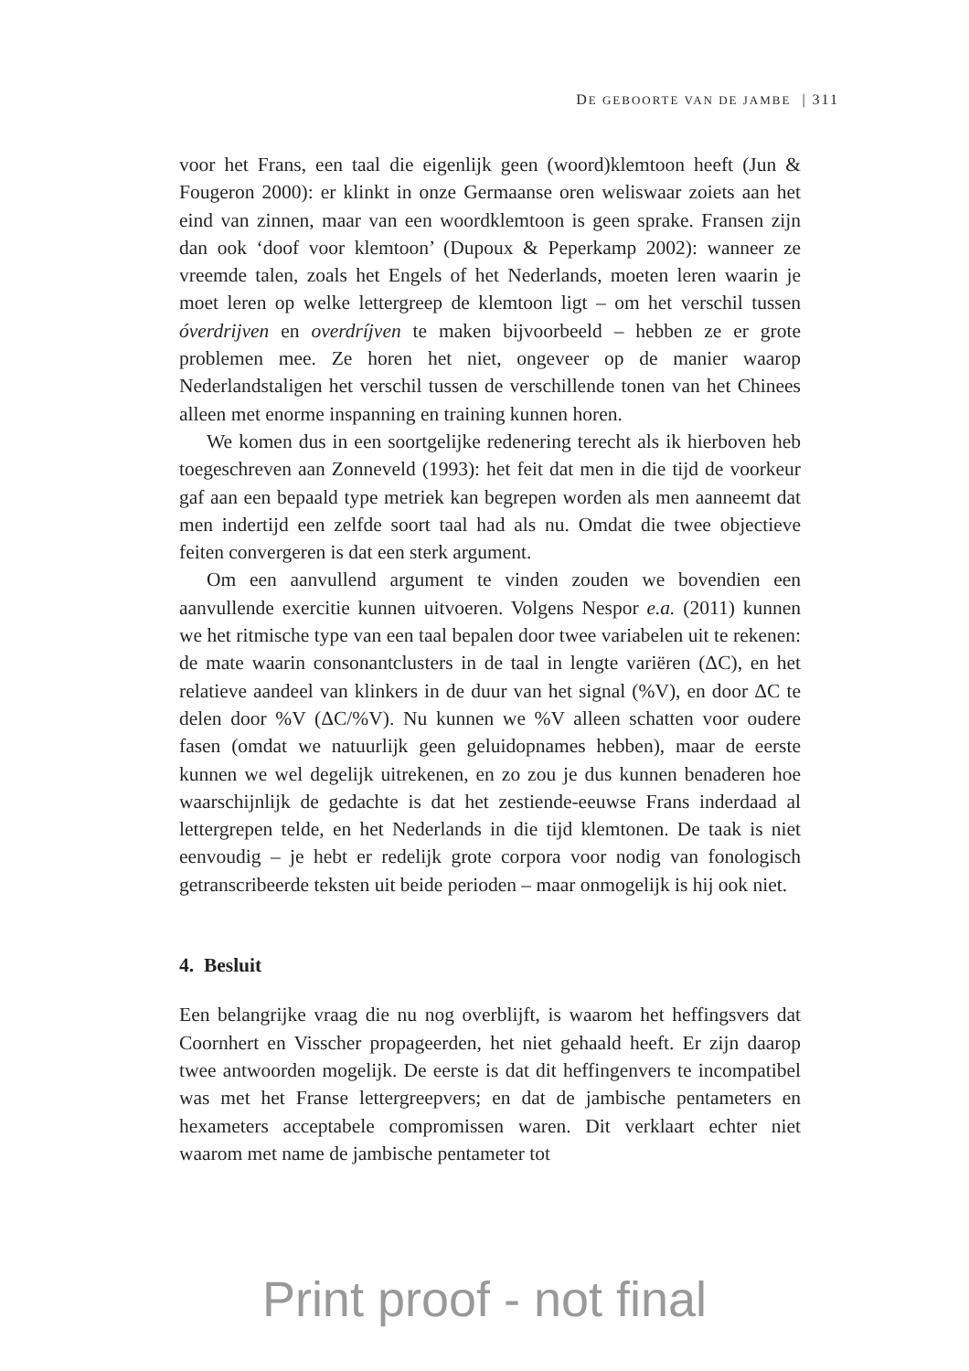DE GEBOORTE VAN DE JAMBE | 311
voor het Frans, een taal die eigenlijk geen (woord)klemtoon heeft (Jun & Fougeron 2000): er klinkt in onze Germaanse oren weliswaar zoiets aan het eind van zinnen, maar van een woordklemtoon is geen sprake. Fransen zijn dan ook ‘doof voor klemtoon’ (Dupoux & Peperkamp 2002): wanneer ze vreemde talen, zoals het Engels of het Nederlands, moeten leren waarin je moet leren op welke lettergreep de klemtoon ligt – om het verschil tussen óverdrijven en overdríjven te maken bijvoorbeeld – hebben ze er grote problemen mee. Ze horen het niet, ongeveer op de manier waarop Nederlandstaligen het verschil tussen de verschillende tonen van het Chinees alleen met enorme inspanning en training kunnen horen.
We komen dus in een soortgelijke redenering terecht als ik hierboven heb toegeschreven aan Zonneveld (1993): het feit dat men in die tijd de voorkeur gaf aan een bepaald type metriek kan begrepen worden als men aanneemt dat men indertijd een zelfde soort taal had als nu. Omdat die twee objectieve feiten convergeren is dat een sterk argument.
Om een aanvullend argument te vinden zouden we bovendien een aanvullende exercitie kunnen uitvoeren. Volgens Nespor e.a. (2011) kunnen we het ritmische type van een taal bepalen door twee variabelen uit te rekenen: de mate waarin consonantclusters in de taal in lengte variëren (ΔC), en het relatieve aandeel van klinkers in de duur van het signal (%V), en door ΔC te delen door %V (ΔC/%V). Nu kunnen we %V alleen schatten voor oudere fasen (omdat we natuurlijk geen geluidopnames hebben), maar de eerste kunnen we wel degelijk uitrekenen, en zo zou je dus kunnen benaderen hoe waarschijnlijk de gedachte is dat het zestiende-eeuwse Frans inderdaad al lettergrepen telde, en het Nederlands in die tijd klemtonen. De taak is niet eenvoudig – je hebt er redelijk grote corpora voor nodig van fonologisch getranscribeerde teksten uit beide perioden – maar onmogelijk is hij ook niet.
4. Besluit
Een belangrijke vraag die nu nog overblijft, is waarom het heffingsvers dat Coornhert en Visscher propageerden, het niet gehaald heeft. Er zijn daarop twee antwoorden mogelijk. De eerste is dat dit heffingenvers te incompatibel was met het Franse lettergreepvers; en dat de jambische pentameters en hexameters acceptabele compromissen waren. Dit verklaart echter niet waarom met name de jambische pentameter tot
Print proof - not final